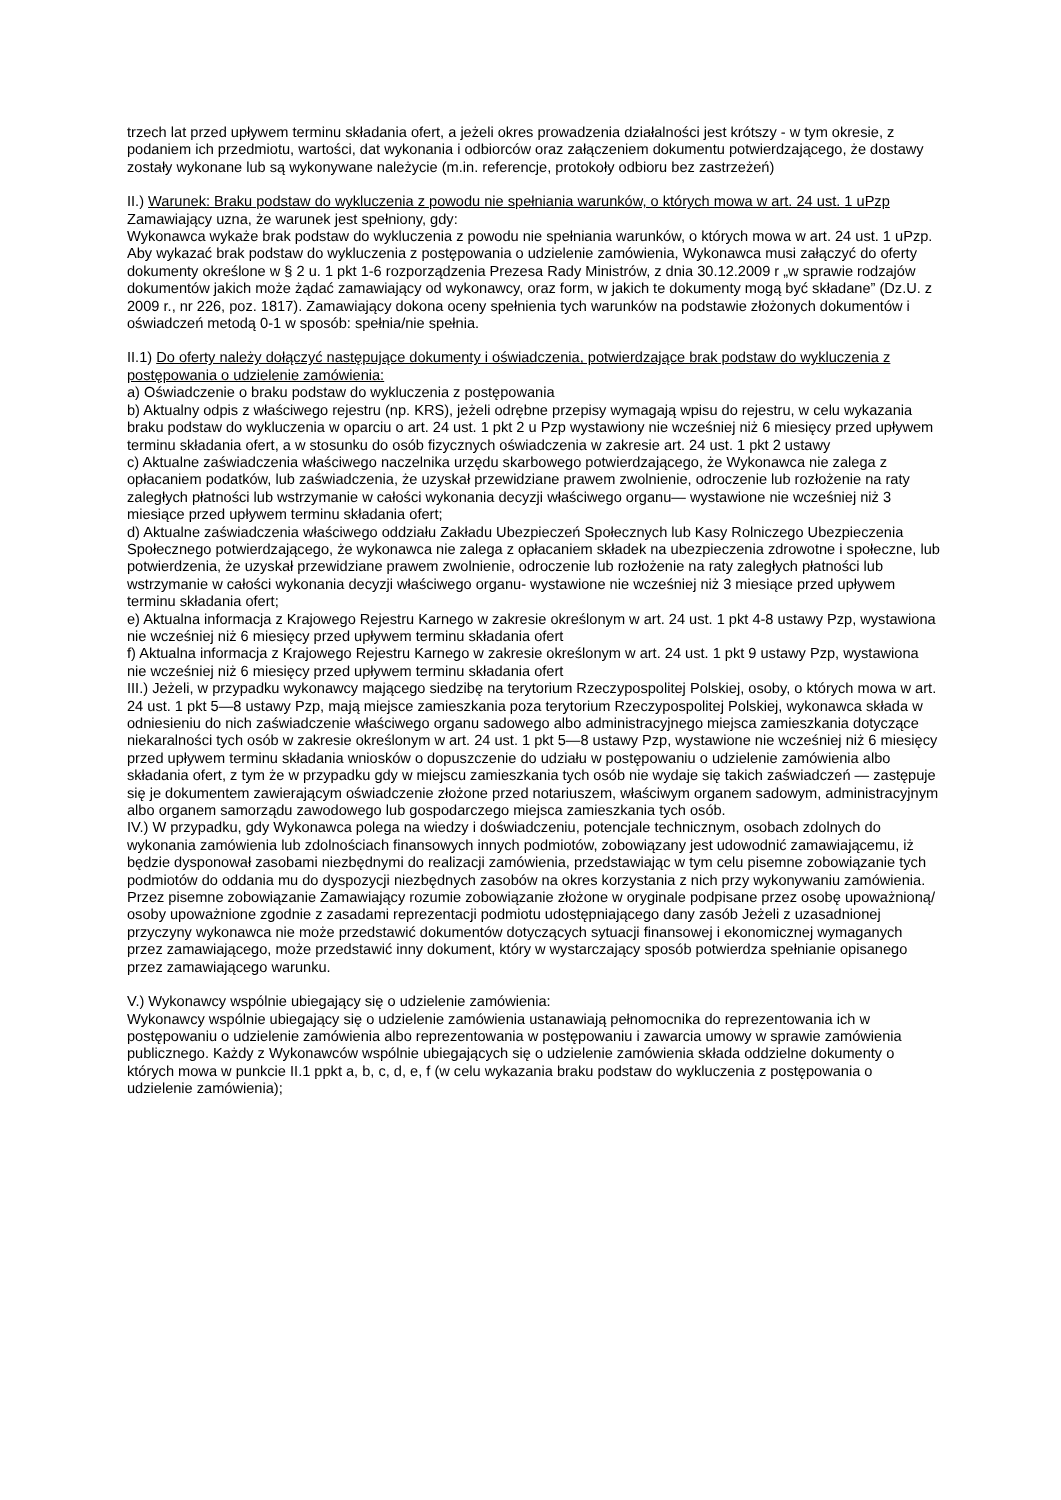trzech lat przed upływem terminu składania ofert, a jeżeli okres prowadzenia działalności jest krótszy - w tym okresie, z podaniem ich przedmiotu, wartości, dat wykonania i odbiorców oraz załączeniem dokumentu potwierdzającego, że dostawy zostały wykonane lub są wykonywane należycie (m.in. referencje, protokoły odbioru bez zastrzeżeń)
II.) Warunek: Braku podstaw do wykluczenia z powodu nie spełniania warunków, o których mowa w art. 24 ust. 1 uPzp
Zamawiający uzna, że warunek jest spełniony, gdy:
Wykonawca wykaże brak podstaw do wykluczenia z powodu nie spełniania warunków, o których mowa w art. 24 ust. 1 uPzp.
Aby wykazać brak podstaw do wykluczenia z postępowania o udzielenie zamówienia, Wykonawca musi załączyć do oferty dokumenty określone w § 2 u. 1 pkt 1-6 rozporządzenia Prezesa Rady Ministrów, z dnia 30.12.2009 r „w sprawie rodzajów dokumentów jakich może żądać zamawiający od wykonawcy, oraz form, w jakich te dokumenty mogą być składane” (Dz.U. z 2009 r., nr 226, poz. 1817). Zamawiający dokona oceny spełnienia tych warunków na podstawie złożonych dokumentów i oświadczeń metodą 0-1 w sposób: spełnia/nie spełnia.
II.1) Do oferty należy dołączyć następujące dokumenty i oświadczenia, potwierdzające brak podstaw do wykluczenia z postępowania o udzielenie zamówienia:
a) Oświadczenie o braku podstaw do wykluczenia z postępowania
b) Aktualny odpis z właściwego rejestru (np. KRS), jeżeli odrębne przepisy wymagają wpisu do rejestru, w celu wykazania braku podstaw do wykluczenia w oparciu o art. 24 ust. 1 pkt 2 u Pzp wystawiony nie wcześniej niż 6 miesięcy przed upływem terminu składania ofert, a w stosunku do osób fizycznych oświadczenia w zakresie art. 24 ust. 1 pkt 2 ustawy
c) Aktualne zaświadczenia właściwego naczelnika urzędu skarbowego potwierdzającego, że Wykonawca nie zalega z opłacaniem podatków, lub zaświadczenia, że uzyskał przewidziane prawem zwolnienie, odroczenie lub rozłożenie na raty zaległych płatności lub wstrzymanie w całości wykonania decyzji właściwego organu— wystawione nie wcześniej niż 3 miesiące przed upływem terminu składania ofert;
d) Aktualne zaświadczenia właściwego oddziału Zakładu Ubezpieczeń Społecznych lub Kasy Rolniczego Ubezpieczenia Społecznego potwierdzającego, że wykonawca nie zalega z opłacaniem składek na ubezpieczenia zdrowotne i społeczne, lub potwierdzenia, że uzyskał przewidziane prawem zwolnienie, odroczenie lub rozłożenie na raty zaległych płatności lub wstrzymanie w całości wykonania decyzji właściwego organu- wystawione nie wcześniej niż 3 miesiące przed upływem terminu składania ofert;
e) Aktualna informacja z Krajowego Rejestru Karnego w zakresie określonym w art. 24 ust. 1 pkt 4-8 ustawy Pzp, wystawiona nie wcześniej niż 6 miesięcy przed upływem terminu składania ofert
f) Aktualna informacja z Krajowego Rejestru Karnego w zakresie określonym w art. 24 ust. 1 pkt 9 ustawy Pzp, wystawiona nie wcześniej niż 6 miesięcy przed upływem terminu składania ofert
III.) Jeżeli, w przypadku wykonawcy mającego siedzibę na terytorium Rzeczypospolitej Polskiej, osoby, o których mowa w art. 24 ust. 1 pkt 5—8 ustawy Pzp, mają miejsce zamieszkania poza terytorium Rzeczypospolitej Polskiej, wykonawca składa w odniesieniu do nich zaświadczenie właściwego organu sadowego albo administracyjnego miejsca zamieszkania dotyczące niekaralności tych osób w zakresie określonym w art. 24 ust. 1 pkt 5—8 ustawy Pzp, wystawione nie wcześniej niż 6 miesięcy przed upływem terminu składania wniosków o dopuszczenie do udziału w postępowaniu o udzielenie zamówienia albo składania ofert, z tym że w przypadku gdy w miejscu zamieszkania tych osób nie wydaje się takich zaświadczeń — zastępuje się je dokumentem zawierającym oświadczenie złożone przed notariuszem, właściwym organem sadowym, administracyjnym albo organem samorządu zawodowego lub gospodarczego miejsca zamieszkania tych osób.
IV.) W przypadku, gdy Wykonawca polega na wiedzy i doświadczeniu, potencjale technicznym, osobach zdolnych do wykonania zamówienia lub zdolnościach finansowych innych podmiotów, zobowiązany jest udowodnić zamawiającemu, iż będzie dysponował zasobami niezbędnymi do realizacji zamówienia, przedstawiając w tym celu pisemne zobowiązanie tych podmiotów do oddania mu do dyspozycji niezbędnych zasobów na okres korzystania z nich przy wykonywaniu zamówienia. Przez pisemne zobowiązanie Zamawiający rozumie zobowiązanie złożone w oryginale podpisane przez osobę upoważnioną/ osoby upoważnione zgodnie z zasadami reprezentacji podmiotu udostępniającego dany zasób Jeżeli z uzasadnionej przyczyny wykonawca nie może przedstawić dokumentów dotyczących sytuacji finansowej i ekonomicznej wymaganych przez zamawiającego, może przedstawić inny dokument, który w wystarczający sposób potwierdza spełnianie opisanego przez zamawiającego warunku.
V.) Wykonawcy wspólnie ubiegający się o udzielenie zamówienia:
Wykonawcy wspólnie ubiegający się o udzielenie zamówienia ustanawiają pełnomocnika do reprezentowania ich w postępowaniu o udzielenie zamówienia albo reprezentowania w postępowaniu i zawarcia umowy w sprawie zamówienia publicznego. Każdy z Wykonawców wspólnie ubiegających się o udzielenie zamówienia składa oddzielne dokumenty o których mowa w punkcie II.1 ppkt a, b, c, d, e, f (w celu wykazania braku podstaw do wykluczenia z postępowania o udzielenie zamówienia);